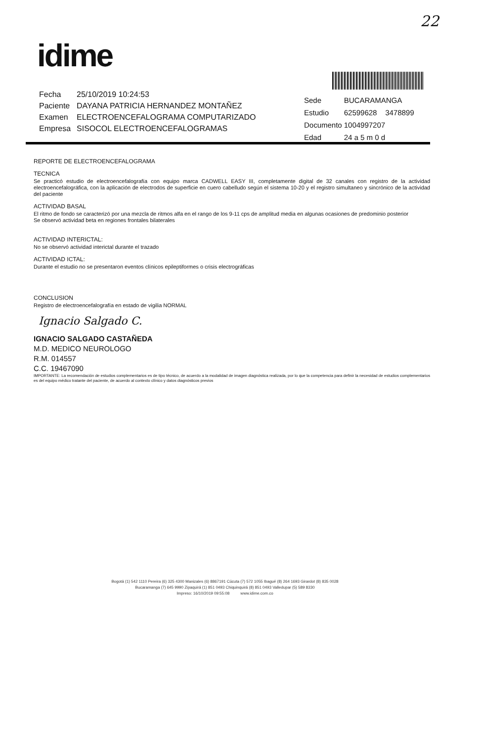22
idime
| Fecha | 25/10/2019 10:24:53 |
| Paciente | DAYANA PATRICIA HERNANDEZ MONTAÑEZ |
| Examen | ELECTROENCEFALOGRAMA COMPUTARIZADO |
| Empresa | SISOCOL ELECTROENCEFALOGRAMAS |
| Sede | BUCARAMANGA |
| Estudio | 62599628 3478899 |
| Documento | 1004997207 |
| Edad | 24 a 5 m 0 d |
REPORTE DE ELECTROENCEFALOGRAMA
TECNICA
Se practicó estudio de electroencefalografía con equipo marca CADWELL EASY III, completamente digital de 32 canales con registro de la actividad electroencefalográfica, con la aplicación de electrodos de superficie en cuero cabelludo según el sistema 10-20 y el registro simultaneo y sincrónico de la actividad del paciente
ACTIVIDAD BASAL
El ritmo de fondo se caracterizó por una mezcla de ritmos alfa en el rango de los 9-11 cps de amplitud media en algunas ocasiones de predominio posterior
Se observó actividad beta en regiones frontales bilaterales
ACTIVIDAD INTERICTAL:
No se observó actividad interictal durante el trazado
ACTIVIDAD ICTAL:
Durante el estudio no se presentaron eventos clínicos epileptiformes o crisis electrográficas
CONCLUSION
Registro de electroencefalografía en estado de vigilia NORMAL
Ignacio Salgado C.
IGNACIO SALGADO CASTAÑEDA
M.D. MEDICO NEUROLOGO
R.M. 014557
C.C. 19467090
IMPORTANTE: La recomendación de estudios complementarios es de tipo técnico, de acuerdo a la modalidad de imagen diagnóstica realizada, por lo que la competencia para definir la necesidad de estudios complementarios es del equipo médico tratante del paciente, de acuerdo al contexto clínico y datos diagnósticos previos
Bogotá (1) 542 1110 Pereira (6) 325 4300 Manizales (6) 8867191 Cúcuta (7) 572 1055 Ibagué (8) 264 1693 Girardot (8) 835 0028
Bucaramanga (7) 645 9990 Zipaquirá (1) 851 0493 Chiquinquirá (8) 851 0493 Valledupar (5) 589 8330
Impreso: 16/10/2019 09:55:08 www.idime.com.co